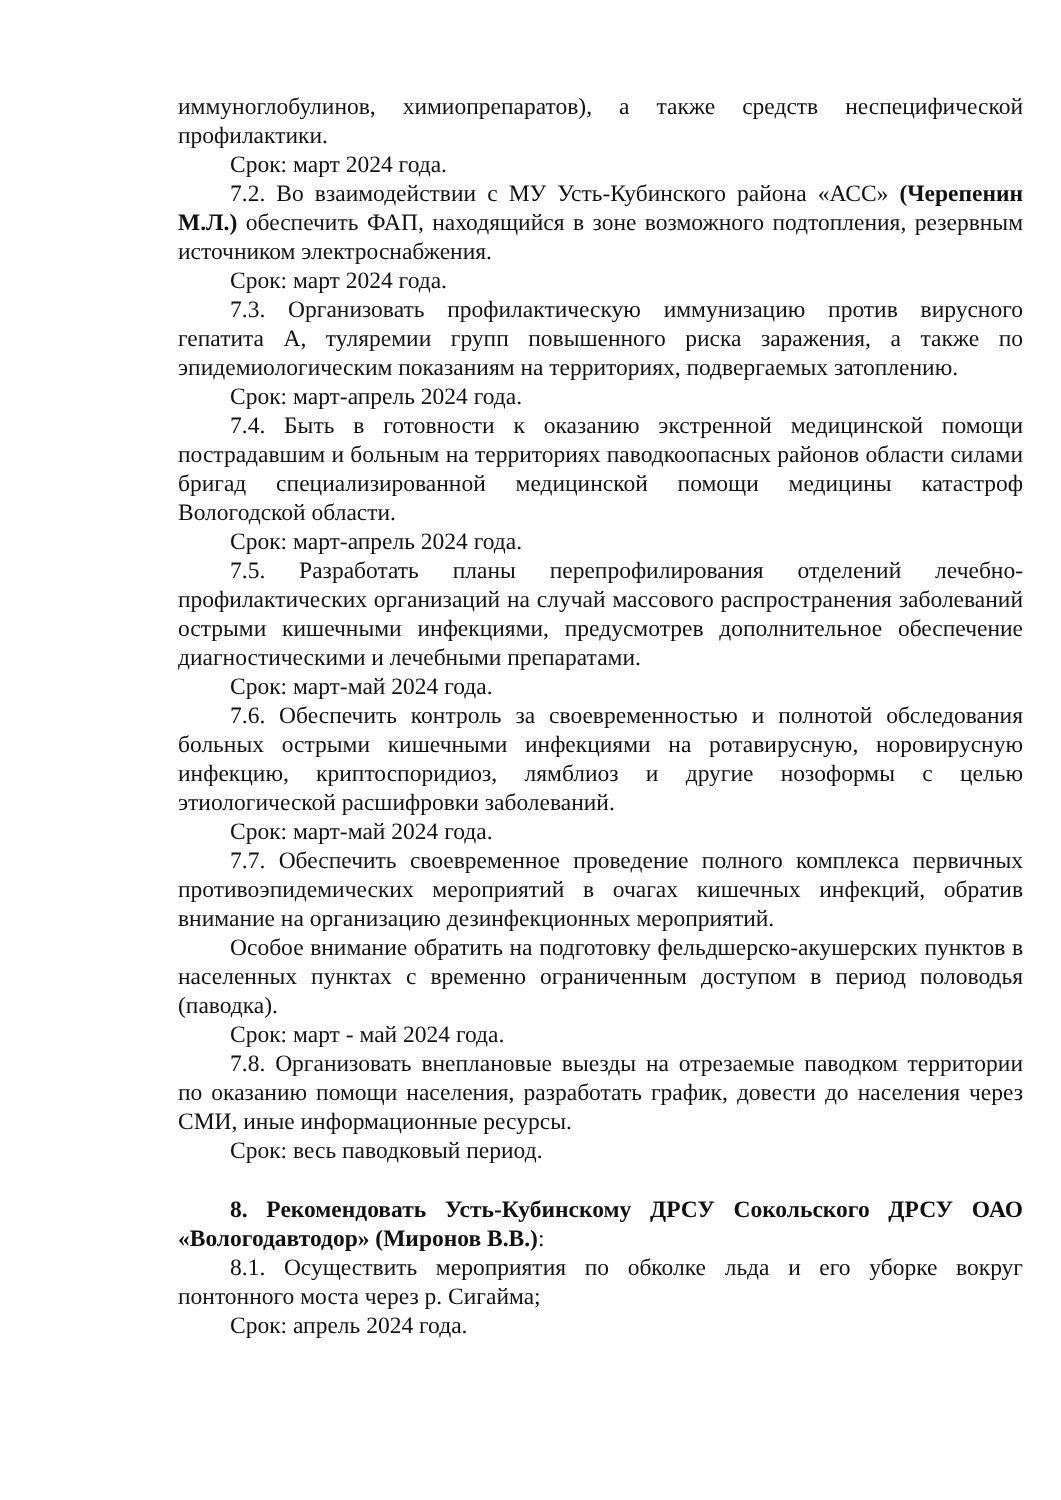иммуноглобулинов, химиопрепаратов), а также средств неспецифической профилактики.
Срок: март 2024 года.
7.2. Во взаимодействии с МУ Усть-Кубинского района «АСС» (Черепенин М.Л.) обеспечить ФАП, находящийся в зоне возможного подтопления, резервным источником электроснабжения.
Срок: март 2024 года.
7.3. Организовать профилактическую иммунизацию против вирусного гепатита А, туляремии групп повышенного риска заражения, а также по эпидемиологическим показаниям на территориях, подвергаемых затоплению.
Срок: март-апрель 2024 года.
7.4. Быть в готовности к оказанию экстренной медицинской помощи пострадавшим и больным на территориях паводкоопасных районов области силами бригад специализированной медицинской помощи медицины катастроф Вологодской области.
Срок: март-апрель 2024 года.
7.5. Разработать планы перепрофилирования отделений лечебно-профилактических организаций на случай массового распространения заболеваний острыми кишечными инфекциями, предусмотрев дополнительное обеспечение диагностическими и лечебными препаратами.
Срок: март-май 2024 года.
7.6. Обеспечить контроль за своевременностью и полнотой обследования больных острыми кишечными инфекциями на ротавирусную, норовирусную инфекцию, криптоспоридиоз, лямблиоз и другие нозоформы с целью этиологической расшифровки заболеваний.
Срок: март-май 2024 года.
7.7. Обеспечить своевременное проведение полного комплекса первичных противоэпидемических мероприятий в очагах кишечных инфекций, обратив внимание на организацию дезинфекционных мероприятий.
Особое внимание обратить на подготовку фельдшерско-акушерских пунктов в населенных пунктах с временно ограниченным доступом в период половодья (паводка).
Срок: март - май 2024 года.
7.8. Организовать внеплановые выезды на отрезаемые паводком территории по оказанию помощи населения, разработать график, довести до населения через СМИ, иные информационные ресурсы.
Срок: весь паводковый период.
8. Рекомендовать Усть-Кубинскому ДРСУ Сокольского ДРСУ ОАО «Вологодавтодор» (Миронов В.В.):
8.1. Осуществить мероприятия по обколке льда и его уборке вокруг понтонного моста через р. Сигайма;
Срок: апрель 2024 года.